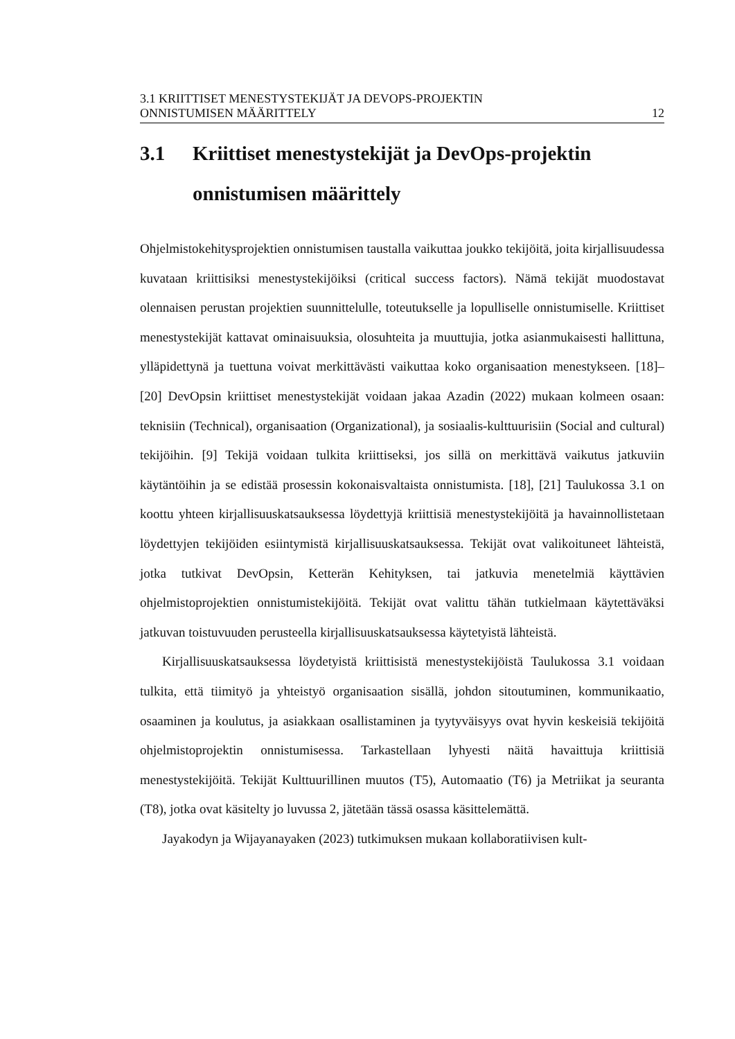3.1 KRIITTISET MENESTYSTEKIJÄT JA DEVOPS-PROJEKTIN
ONNISTUMISEN MÄÄRITTELY 12
3.1 Kriittiset menestystekijät ja DevOps-projektin onnistumisen määrittely
Ohjelmistokehitysprojektien onnistumisen taustalla vaikuttaa joukko tekijöitä, joita kirjallisuudessa kuvataan kriittisiksi menestystekijöiksi (critical success factors). Nämä tekijät muodostavat olennaisen perustan projektien suunnittelulle, toteutukselle ja lopulliselle onnistumiselle. Kriittiset menestystekijät kattavat ominaisuuksia, olosuhteita ja muuttujia, jotka asianmukaisesti hallittuna, ylläpidettynä ja tuettuna voivat merkittävästi vaikuttaa koko organisaation menestykseen. [18]–[20] DevOpsin kriittiset menestystekijät voidaan jakaa Azadin (2022) mukaan kolmeen osaan: teknisiin (Technical), organisaation (Organizational), ja sosiaalis-kulttuurisiin (Social and cultural) tekijöihin. [9] Tekijä voidaan tulkita kriittiseksi, jos sillä on merkittävä vaikutus jatkuviin käytäntöihin ja se edistää prosessin kokonaisvaltaista onnistumista. [18], [21] Taulukossa 3.1 on koottu yhteen kirjallisuuskatsauksessa löydettyjä kriittisiä menestystekijöitä ja havainnollistetaan löydettyjen tekijöiden esiintymistä kirjallisuuskatsauksessa. Tekijät ovat valikoituneet lähteistä, jotka tutkivat DevOpsin, Ketterän Kehityksen, tai jatkuvia menetelmiä käyttävien ohjelmistoprojektien onnistumistekijöitä. Tekijät ovat valittu tähän tutkielmaan käytettäväksi jatkuvan toistuvuuden perusteella kirjallisuuskatsauksessa käytetyistä lähteistä.
Kirjallisuuskatsauksessa löydetyistä kriittisistä menestystekijöistä Taulukossa 3.1 voidaan tulkita, että tiimityö ja yhteistyö organisaation sisällä, johdon sitoutuminen, kommunikaatio, osaaminen ja koulutus, ja asiakkaan osallistaminen ja tyytyväisyys ovat hyvin keskeisiä tekijöitä ohjelmistoprojektin onnistumisessa. Tarkastellaan lyhyesti näitä havaittuja kriittisiä menestystekijöitä. Tekijät Kulttuurillinen muutos (T5), Automaatio (T6) ja Metriikat ja seuranta (T8), jotka ovat käsitelty jo luvussa 2, jätetään tässä osassa käsittelemättä.
Jayakodyn ja Wijayanayaken (2023) tutkimuksen mukaan kollaboratiivisen kult-